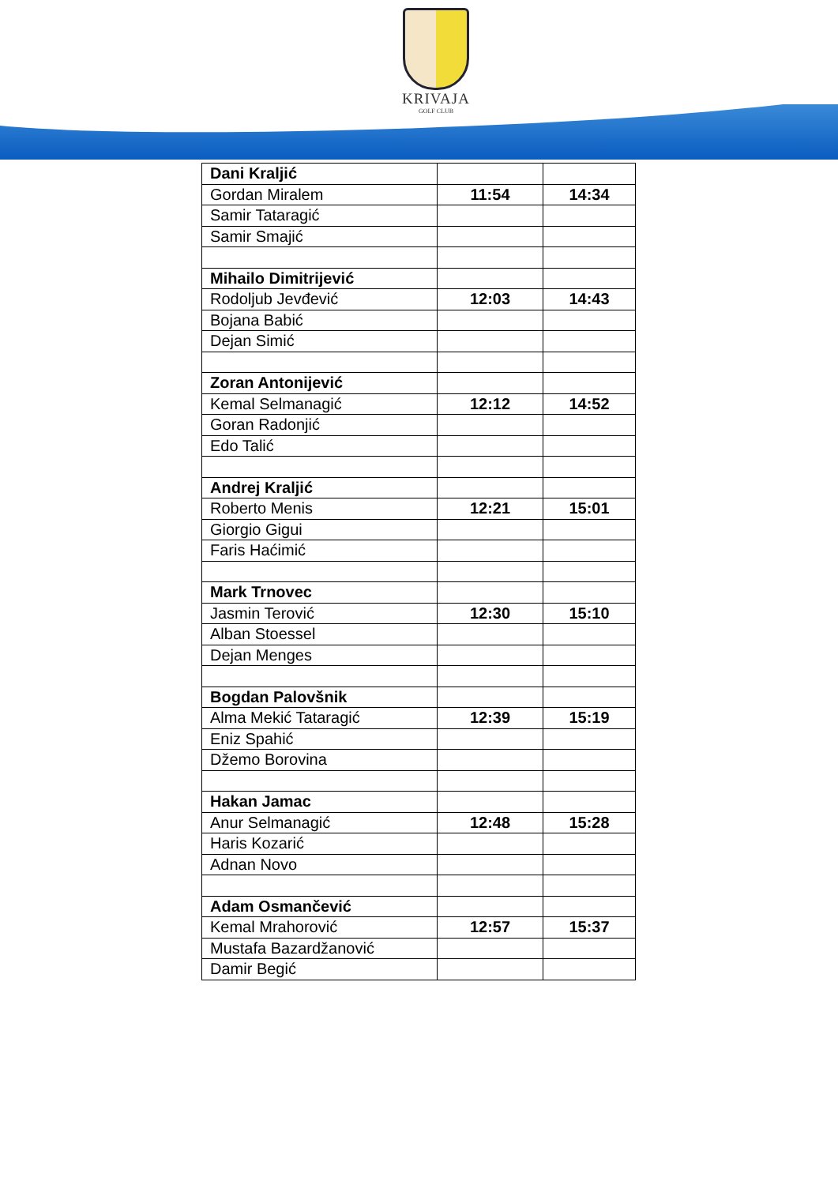KRIVAJA
GOLF CLUB
| Dani Kraljić | | |
| Gordan Miralem | 11:54 | 14:34 |
| Samir Tataragić | | |
| Samir Smajić | | |
| Mihailo Dimitrijević | | |
| Rodoljub Jevđević | 12:03 | 14:43 |
| Bojana Babić | | |
| Dejan Simić | | |
| Zoran Antonijević | | |
| Kemal Selmanagić | 12:12 | 14:52 |
| Goran Radonjić | | |
| Edo Talić | | |
| Andrej Kraljić | | |
| Roberto Menis | 12:21 | 15:01 |
| Giorgio Gigui | | |
| Faris Haćimić | | |
| Mark Trnovec | | |
| Jasmin Terović | 12:30 | 15:10 |
| Alban Stoessel | | |
| Dejan Menges | | |
| Bogdan Palovšnik | | |
| Alma Mekić Tataragić | 12:39 | 15:19 |
| Eniz Spahić | | |
| Džemo Borovina | | |
| Hakan Jamac | | |
| Anur Selmanagić | 12:48 | 15:28 |
| Haris Kozarić | | |
| Adnan Novo | | |
| Adam Osmančević | | |
| Kemal Mrahorović | 12:57 | 15:37 |
| Mustafa Bazardžanović | | |
| Damir Begić | | |